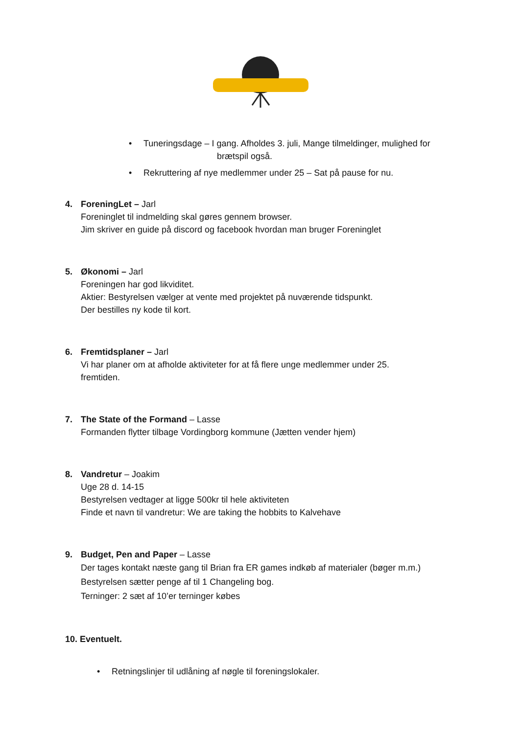• Tuneringsdage – I gang. Afholdes 3. juli, Mange tilmeldinger, mulighed for
brætspil også.
• Rekruttering af nye medlemmer under 25 – Sat på pause for nu.
4. ForeningLet – Jarl
Foreninglet til indmelding skal gøres gennem browser.
Jim skriver en guide på discord og facebook hvordan man bruger Foreninglet
5. Økonomi – Jarl
Foreningen har god likviditet.
Aktier: Bestyrelsen vælger at vente med projektet på nuværende tidspunkt.
Der bestilles ny kode til kort.
6. Fremtidsplaner – Jarl
Vi har planer om at afholde aktiviteter for at få flere unge medlemmer under 25.
fremtiden.
7. The State of the Formand – Lasse
Formanden flytter tilbage Vordingborg kommune (Jætten vender hjem)
8. Vandretur – Joakim
Uge 28 d. 14-15
Bestyrelsen vedtager at ligge 500kr til hele aktiviteten
Finde et navn til vandretur: We are taking the hobbits to Kalvehave
9. Budget, Pen and Paper – Lasse
Der tages kontakt næste gang til Brian fra ER games indkøb af materialer (bøger m.m.)
Bestyrelsen sætter penge af til 1 Changeling bog.
Terninger: 2 sæt af 10’er terninger købes
10. Eventuelt.
• Retningslinjer til udlåning af nøgle til foreningslokaler.